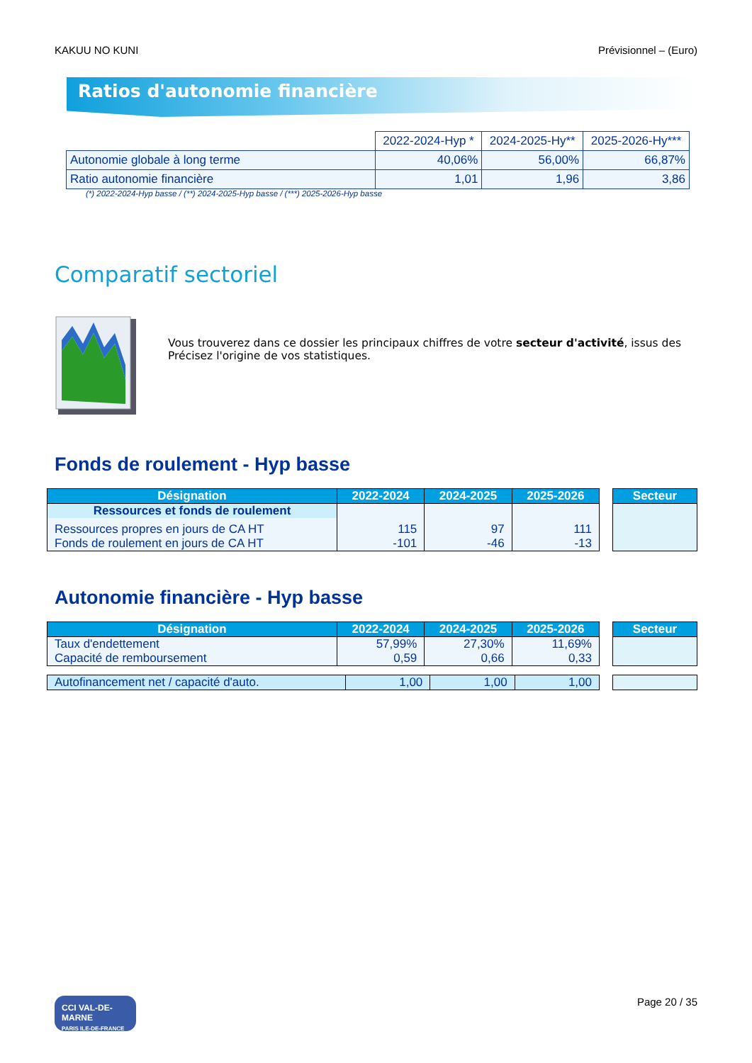KAKUU NO KUNI Prévisionnel – (Euro)
Ratios d'autonomie financière
| | 2022-2024-Hyp * | 2024-2025-Hy** | 2025-2026-Hy*** |
| --- | --- | --- | --- |
| Autonomie globale à long terme | 40,06% | 56,00% | 66,87% |
| Ratio autonomie financière | 1,01 | 1,96 | 3,86 |
(*) 2022-2024-Hyp basse / (**) 2024-2025-Hyp basse / (***) 2025-2026-Hyp basse
Comparatif sectoriel
Vous trouverez dans ce dossier les principaux chiffres de votre secteur d'activité, issus des
Précisez l'origine de vos statistiques.
Fonds de roulement - Hyp basse
| Désignation | 2022-2024 | 2024-2025 | 2025-2026 |
| --- | --- | --- | --- |
| Ressources et fonds de roulement | | | |
| Ressources propres en jours de CA HT | 115 | 97 | 111 |
| Fonds de roulement en jours de CA HT | -101 | -46 | -13 |
| Secteur |
| --- |
Autonomie financière - Hyp basse
| Désignation | 2022-2024 | 2024-2025 | 2025-2026 |
| --- | --- | --- | --- |
| Taux d'endettement | 57,99% | 27,30% | 11,69% |
| Capacité de remboursement | 0,59 | 0,66 | 0,33 |
| Secteur |
| --- |
| Autofinancement net / capacité d'auto. | 1,00 | 1,00 | 1,00 |
CCI VAL-DE-MARNE
PARIS ILE-DE-FRANCE
Page 20 / 35